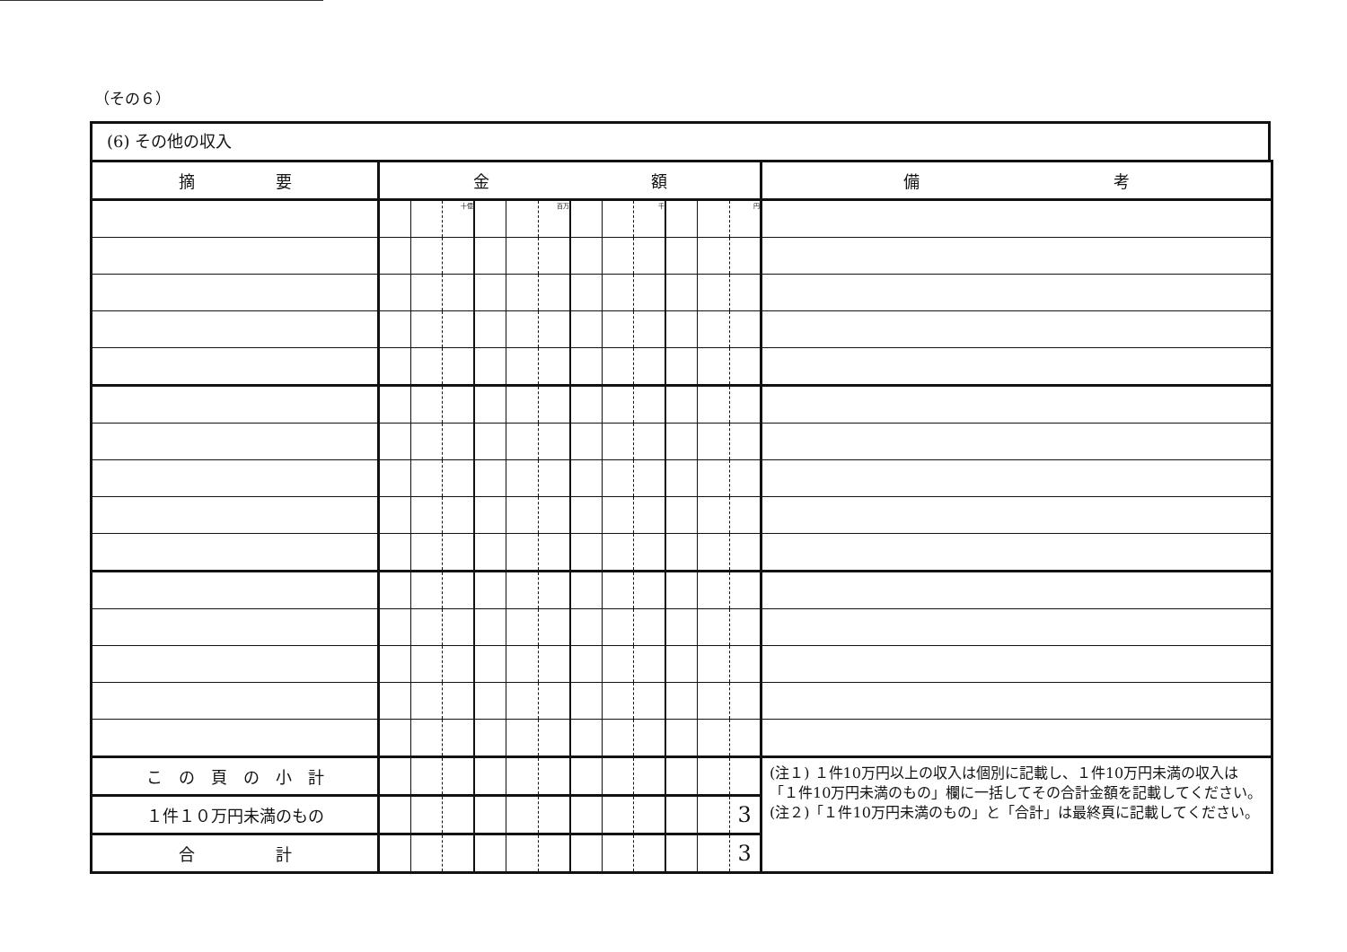（その６）
(6) その他の収入
| 摘 要 | 金 額 | | | | | | | | | | | | 備 考 |
| --- | --- | --- | --- | --- | --- | --- | --- | --- | --- | --- | --- | --- | --- |
| | | | 十億 | | | 百万 | | | 千 | | | 円 | |
| こ の 頁 の 小 計 | | | | | | | | | | | | | (注１) １件10万円以上の収入は個別に記載し、１件10万円未満の収入は「１件10万円未満のもの」欄に一括してその合計金額を記載してください。 (注２)「１件10万円未満のもの」と「合計」は最終頁に記載してください。 |
| １件１０万円未満のもの | | | | | | | | | | | | 3 | |
| 合 計 | | | | | | | | | | | | 3 | |